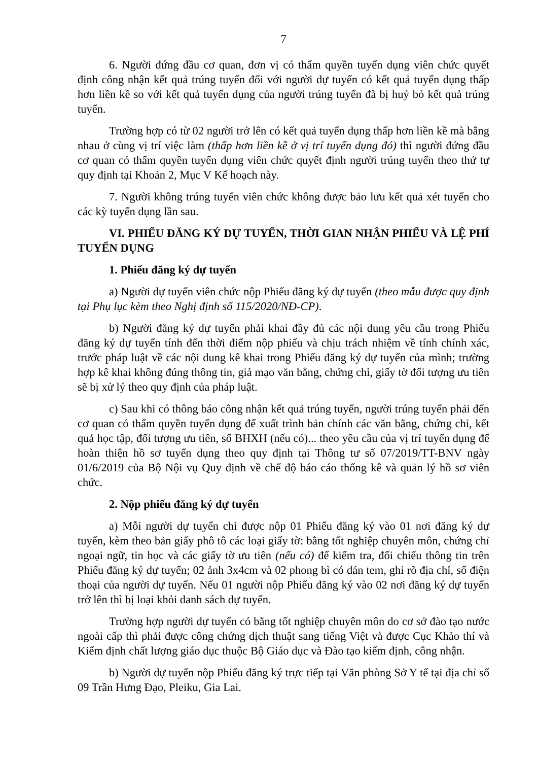7
6. Người đứng đầu cơ quan, đơn vị có thẩm quyền tuyển dụng viên chức quyết định công nhận kết quả trúng tuyển đối với người dự tuyển có kết quả tuyển dụng thấp hơn liền kề so với kết quả tuyển dụng của người trúng tuyển đã bị huỷ bỏ kết quả trúng tuyển.
Trường hợp có từ 02 người trở lên có kết quả tuyển dụng thấp hơn liền kề mà bằng nhau ở cùng vị trí việc làm (thấp hơn liền kề ở vị trí tuyển dụng đó) thì người đứng đầu cơ quan có thẩm quyền tuyển dụng viên chức quyết định người trúng tuyển theo thứ tự quy định tại Khoản 2, Mục V Kế hoạch này.
7. Người không trúng tuyển viên chức không được bảo lưu kết quả xét tuyển cho các kỳ tuyển dụng lần sau.
VI. PHIẾU ĐĂNG KÝ DỰ TUYỂN, THỜI GIAN NHẬN PHIẾU VÀ LỆ PHÍ TUYỂN DỤNG
1. Phiếu đăng ký dự tuyển
a) Người dự tuyển viên chức nộp Phiếu đăng ký dự tuyển (theo mẫu được quy định tại Phụ lục kèm theo Nghị định số 115/2020/NĐ-CP).
b) Người đăng ký dự tuyển phải khai đầy đủ các nội dung yêu cầu trong Phiếu đăng ký dự tuyển tính đến thời điểm nộp phiếu và chịu trách nhiệm về tính chính xác, trước pháp luật về các nội dung kê khai trong Phiếu đăng ký dự tuyển của mình; trường hợp kê khai không đúng thông tin, giả mạo văn bằng, chứng chỉ, giấy tờ đối tượng ưu tiên sẽ bị xử lý theo quy định của pháp luật.
c) Sau khi có thông báo công nhận kết quả trúng tuyển, người trúng tuyển phải đến cơ quan có thẩm quyền tuyển dụng để xuất trình bản chính các văn bằng, chứng chỉ, kết quả học tập, đối tượng ưu tiên, sổ BHXH (nếu có)... theo yêu cầu của vị trí tuyển dụng để hoàn thiện hồ sơ tuyển dụng theo quy định tại Thông tư số 07/2019/TT-BNV ngày 01/6/2019 của Bộ Nội vụ Quy định về chế độ báo cáo thống kê và quản lý hồ sơ viên chức.
2. Nộp phiếu đăng ký dự tuyển
a) Mỗi người dự tuyển chỉ được nộp 01 Phiếu đăng ký vào 01 nơi đăng ký dự tuyển, kèm theo bản giấy phô tô các loại giấy tờ: bằng tốt nghiệp chuyên môn, chứng chỉ ngoại ngữ, tin học và các giấy tờ ưu tiên (nếu có) để kiểm tra, đối chiếu thông tin trên Phiếu đăng ký dự tuyển; 02 ảnh 3x4cm và 02 phong bì có dán tem, ghi rõ địa chỉ, số điện thoại của người dự tuyển. Nếu 01 người nộp Phiếu đăng ký vào 02 nơi đăng ký dự tuyển trở lên thì bị loại khỏi danh sách dự tuyển.
Trường hợp người dự tuyển có bằng tốt nghiệp chuyên môn do cơ sở đào tạo nước ngoài cấp thì phải được công chứng dịch thuật sang tiếng Việt và được Cục Khảo thí và Kiểm định chất lượng giáo dục thuộc Bộ Giáo dục và Đào tạo kiểm định, công nhận.
b) Người dự tuyển nộp Phiếu đăng ký trực tiếp tại Văn phòng Sở Y tế tại địa chỉ số 09 Trần Hưng Đạo, Pleiku, Gia Lai.